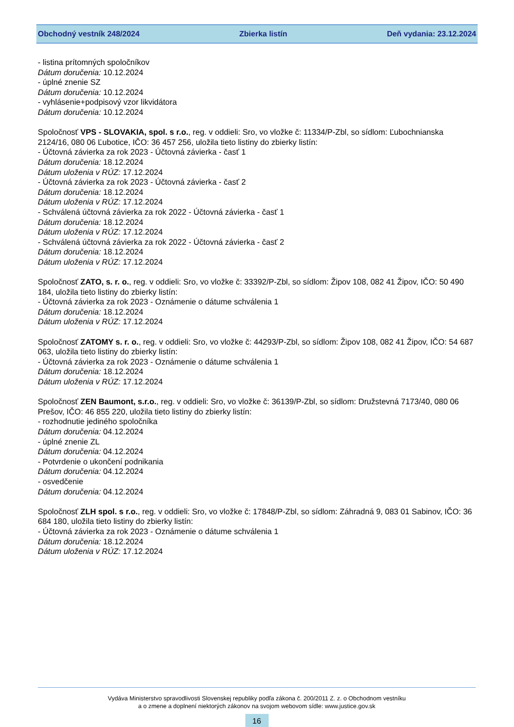Obchodný vestník 248/2024 Zbierka listín Deň vydania: 23.12.2024
- listina prítomných spoločníkov
Dátum doručenia: 10.12.2024
- úplné znenie SZ
Dátum doručenia: 10.12.2024
- vyhlásenie+podpisový vzor likvidátora
Dátum doručenia: 10.12.2024
Spoločnosť VPS - SLOVAKIA, spol. s r.o., reg. v oddieli: Sro, vo vložke č: 11334/P-Zbl, so sídlom: Ľubochnianska 2124/16, 080 06 Ľubotice, IČO: 36 457 256, uložila tieto listiny do zbierky listín:
- Účtovná závierka za rok 2023 - Účtovná závierka - časť 1
Dátum doručenia: 18.12.2024
Dátum uloženia v RÚZ: 17.12.2024
- Účtovná závierka za rok 2023 - Účtovná závierka - časť 2
Dátum doručenia: 18.12.2024
Dátum uloženia v RÚZ: 17.12.2024
- Schválená účtovná závierka za rok 2022 - Účtovná závierka - časť 1
Dátum doručenia: 18.12.2024
Dátum uloženia v RÚZ: 17.12.2024
- Schválená účtovná závierka za rok 2022 - Účtovná závierka - časť 2
Dátum doručenia: 18.12.2024
Dátum uloženia v RÚZ: 17.12.2024
Spoločnosť ZATO, s. r. o., reg. v oddieli: Sro, vo vložke č: 33392/P-Zbl, so sídlom: Žipov 108, 082 41 Žipov, IČO: 50 490 184, uložila tieto listiny do zbierky listín:
- Účtovná závierka za rok 2023 - Oznámenie o dátume schválenia 1
Dátum doručenia: 18.12.2024
Dátum uloženia v RÚZ: 17.12.2024
Spoločnosť ZATOMY s. r. o., reg. v oddieli: Sro, vo vložke č: 44293/P-Zbl, so sídlom: Žipov 108, 082 41 Žipov, IČO: 54 687 063, uložila tieto listiny do zbierky listín:
- Účtovná závierka za rok 2023 - Oznámenie o dátume schválenia 1
Dátum doručenia: 18.12.2024
Dátum uloženia v RÚZ: 17.12.2024
Spoločnosť ZEN Baumont, s.r.o., reg. v oddieli: Sro, vo vložke č: 36139/P-Zbl, so sídlom: Družstevná 7173/40, 080 06 Prešov, IČO: 46 855 220, uložila tieto listiny do zbierky listín:
- rozhodnutie jediného spoločníka
Dátum doručenia: 04.12.2024
- úplné znenie ZL
Dátum doručenia: 04.12.2024
- Potvrdenie o ukončení podnikania
Dátum doručenia: 04.12.2024
- osvedčenie
Dátum doručenia: 04.12.2024
Spoločnosť ZLH spol. s r.o., reg. v oddieli: Sro, vo vložke č: 17848/P-Zbl, so sídlom: Záhradná 9, 083 01 Sabinov, IČO: 36 684 180, uložila tieto listiny do zbierky listín:
- Účtovná závierka za rok 2023 - Oznámenie o dátume schválenia 1
Dátum doručenia: 18.12.2024
Dátum uloženia v RÚZ: 17.12.2024
Vydáva Ministerstvo spravodlivosti Slovenskej republiky podľa zákona č. 200/2011 Z. z. o Obchodnom vestníku
a o zmene a doplnení niektorých zákonov na svojom webovom sídle: www.justice.gov.sk
16